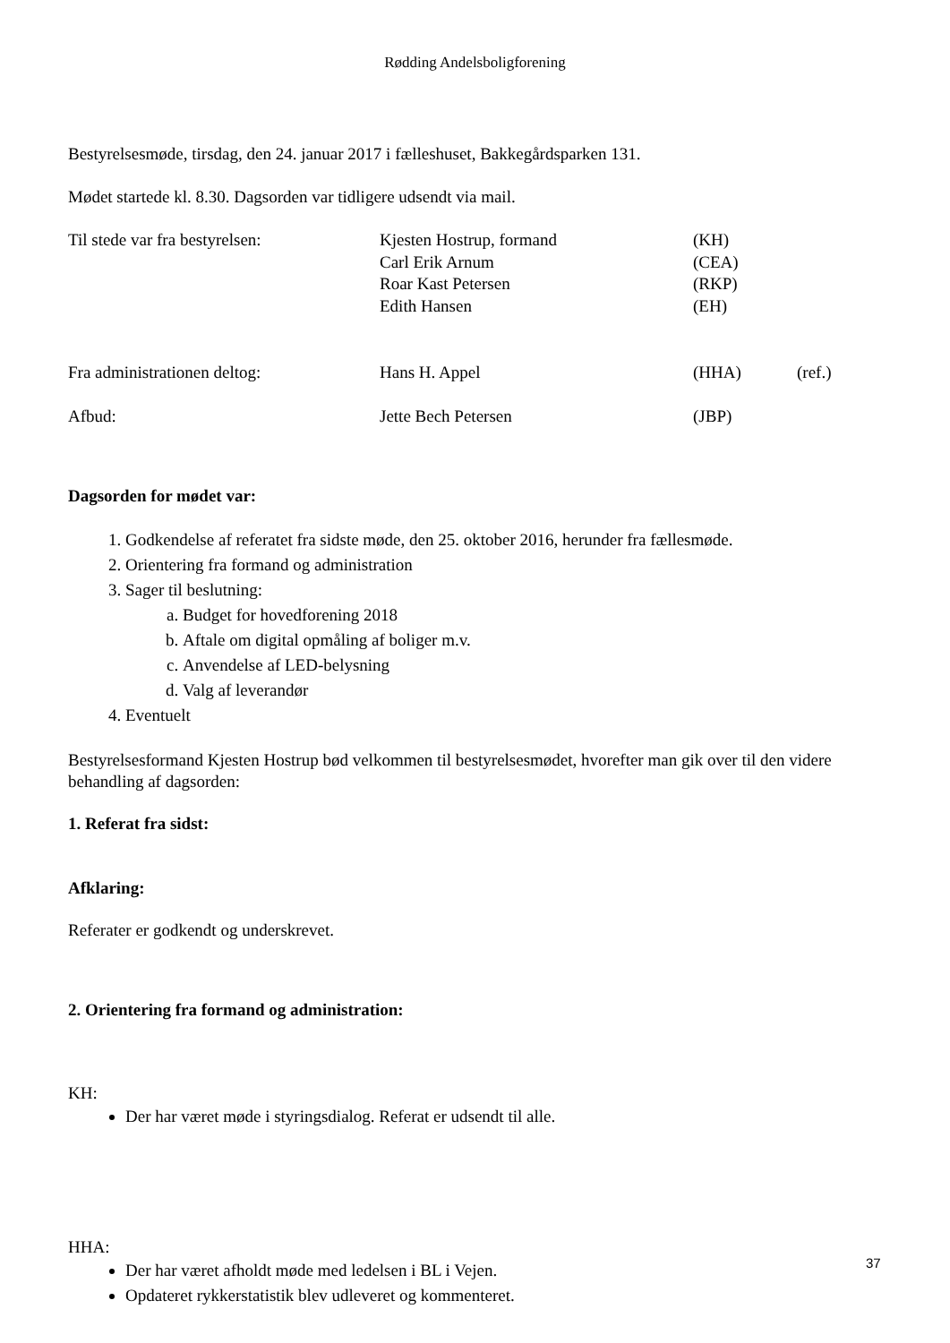Rødding Andelsboligforening
Bestyrelsesmøde, tirsdag, den 24. januar 2017 i fælleshuset, Bakkegårdsparken 131.
Mødet startede kl. 8.30. Dagsorden var tidligere udsendt via mail.
| Til stede var fra bestyrelsen: | Kjesten Hostrup, formand | (KH) | |
| | Carl Erik Arnum | (CEA) | |
| | Roar Kast Petersen | (RKP) | |
| | Edith Hansen | (EH) | |
| Fra administrationen deltog: | Hans H. Appel | (HHA) | (ref.) |
| Afbud: | Jette Bech Petersen | (JBP) | |
Dagsorden for mødet var:
1. Godkendelse af referatet fra sidste møde, den 25. oktober 2016, herunder fra fællesmøde.
2. Orientering fra formand og administration
3. Sager til beslutning:
a. Budget for hovedforening 2018
b. Aftale om digital opmåling af boliger m.v.
c. Anvendelse af LED-belysning
d. Valg af leverandør
4. Eventuelt
Bestyrelsesformand Kjesten Hostrup bød velkommen til bestyrelsesmødet, hvorefter man gik over til den videre behandling af dagsorden:
1. Referat fra sidst:
Afklaring:
Referater er godkendt og underskrevet.
2. Orientering fra formand og administration:
KH:
Der har været møde i styringsdialog. Referat er udsendt til alle.
HHA:
Der har været afholdt møde med ledelsen i BL i Vejen.
Opdateret rykkerstatistik blev udleveret og kommenteret.
37